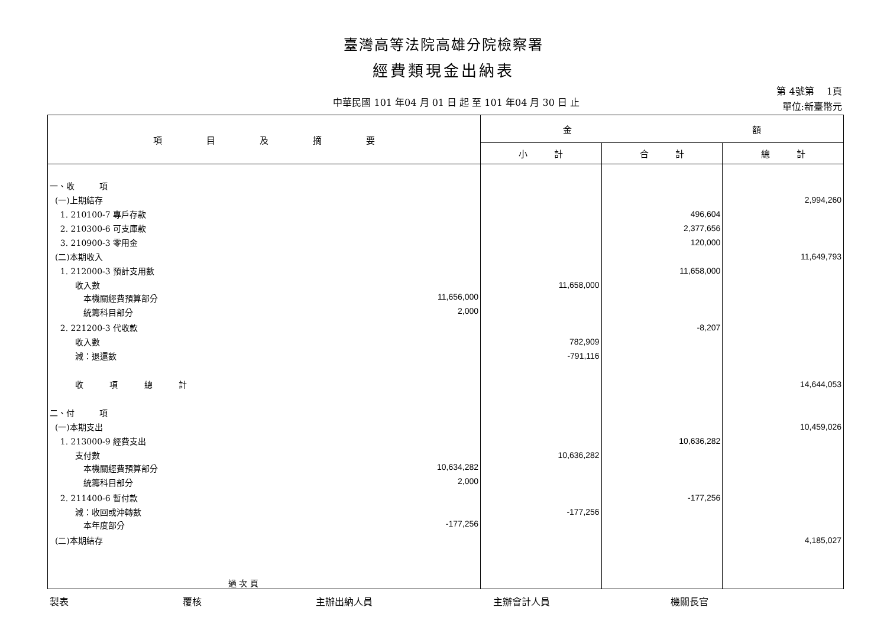臺灣高等法院高雄分院檢察署
經費類現金出納表
中華民國 101 年04 月 01 日 起 至 101 年04 月 30 日 止
第 4號第　 1頁
單位:新臺幣元
| 項 目 及 摘 要 | 金 額 | | |
| --- | --- | --- | --- |
| | 小 計 | 合 計 | 總 計 |
| 一、收 項 | | | |
| (一)上期結存 | | | 2,994,260 |
| 1. 210100-7 專戶存款 | | 496,604 | |
| 2. 210300-6 可支庫款 | | 2,377,656 | |
| 3. 210900-3 零用金 | | 120,000 | |
| (二)本期收入 | | | 11,649,793 |
| 1. 212000-3 預計支用數 | | 11,658,000 | |
| 收入數 | 11,658,000 | | |
| 本機關經費預算部分 11,656,000 | | | |
| 統籌科目部分 2,000 | | | |
| 2. 221200-3 代收款 | | -8,207 | |
| 收入數 | 782,909 | | |
| 減：退還數 | -791,116 | | |
| 收 項 總 計 | | | 14,644,053 |
| 二、付 項 | | | |
| (一)本期支出 | | | 10,459,026 |
| 1. 213000-9 經費支出 | | 10,636,282 | |
| 支付數 | 10,636,282 | | |
| 本機關經費預算部分 10,634,282 | | | |
| 統籌科目部分 2,000 | | | |
| 2. 211400-6 暫付款 | | -177,256 | |
| 減：收回或沖轉數 | -177,256 | | |
| 本年度部分 -177,256 | | | |
| (二)本期結存 | | | 4,185,027 |
| 過 次 頁 | | | |
製表 覆核 主辦出納人員 主辦會計人員 機關長官